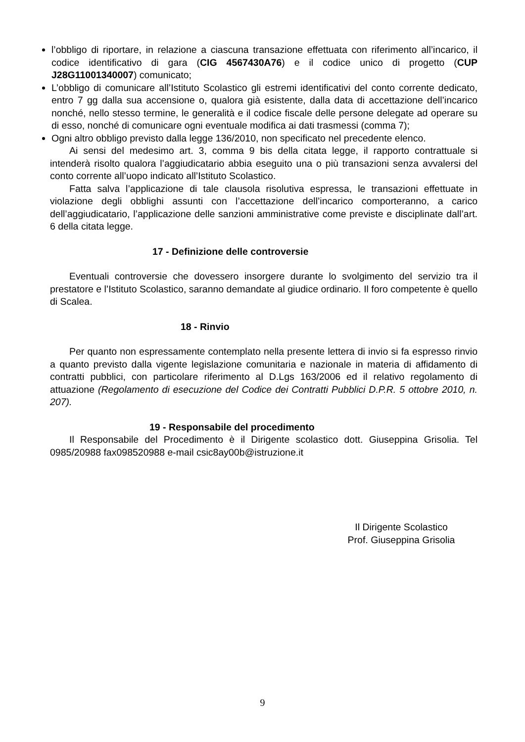l’obbligo di riportare, in relazione a ciascuna transazione effettuata con riferimento all’incarico, il codice identificativo di gara (CIG 4567430A76) e il codice unico di progetto (CUP J28G11001340007) comunicato;
L’obbligo di comunicare all’Istituto Scolastico gli estremi identificativi del conto corrente dedicato, entro 7 gg dalla sua accensione o, qualora già esistente, dalla data di accettazione dell’incarico nonché, nello stesso termine, le generalità e il codice fiscale delle persone delegate ad operare su di esso, nonché di comunicare ogni eventuale modifica ai dati trasmessi (comma 7);
Ogni altro obbligo previsto dalla legge 136/2010, non specificato nel precedente elenco.
Ai sensi del medesimo art. 3, comma 9 bis della citata legge, il rapporto contrattuale si intenderà risolto qualora l’aggiudicatario abbia eseguito una o più transazioni senza avvalersi del conto corrente all’uopo indicato all’Istituto Scolastico.
Fatta salva l’applicazione di tale clausola risolutiva espressa, le transazioni effettuate in violazione degli obblighi assunti con l’accettazione dell’incarico comporteranno, a carico dell’aggiudicatario, l’applicazione delle sanzioni amministrative come previste e disciplinate dall’art. 6 della citata legge.
17 - Definizione delle controversie
Eventuali controversie che dovessero insorgere durante lo svolgimento del servizio tra il prestatore e l’Istituto Scolastico, saranno demandate al giudice ordinario. Il foro competente è quello di Scalea.
18 - Rinvio
Per quanto non espressamente contemplato nella presente lettera di invio si fa espresso rinvio a quanto previsto dalla vigente legislazione comunitaria e nazionale in materia di affidamento di contratti pubblici, con particolare riferimento al D.Lgs 163/2006 ed il relativo regolamento di attuazione (Regolamento di esecuzione del Codice dei Contratti Pubblici D.P.R. 5 ottobre 2010, n. 207).
19 - Responsabile del procedimento
Il Responsabile del Procedimento è il Dirigente scolastico dott. Giuseppina Grisolia. Tel 0985/20988 fax098520988 e-mail csic8ay00b@istruzione.it
Il Dirigente Scolastico
Prof. Giuseppina Grisolia
9